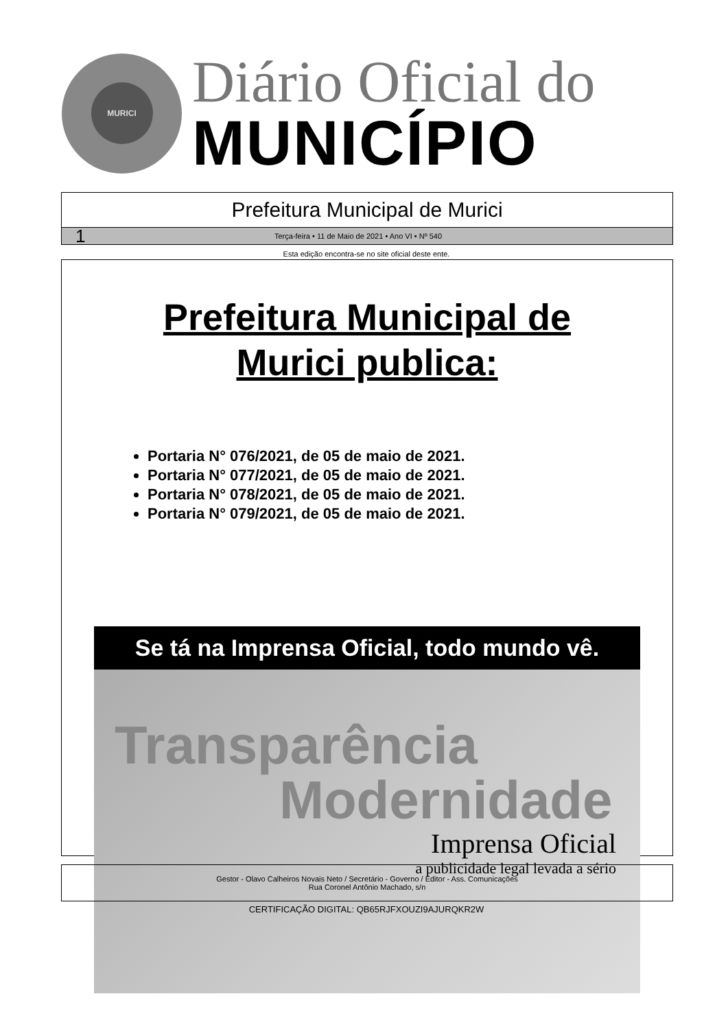MURICI
Diário Oficial do
MUNICÍPIO
Prefeitura Municipal de Murici
1 Terça-feira • 11 de Maio de 2021 • Ano VI • Nº 540
Esta edição encontra-se no site oficial deste ente.
Prefeitura Municipal de
Murici publica:
Portaria N° 076/2021, de 05 de maio de 2021.
Portaria N° 077/2021, de 05 de maio de 2021.
Portaria N° 078/2021, de 05 de maio de 2021.
Portaria N° 079/2021, de 05 de maio de 2021.
Se tá na Imprensa Oficial, todo mundo vê.
Transparência
Modernidade
Imprensa Oficial
a publicidade legal levada a sério
Gestor - Olavo Calheiros Novais Neto / Secretário - Governo / Editor - Ass. Comunicações
Rua Coronel Antônio Machado, s/n
CERTIFICAÇÃO DIGITAL: QB65RJFXOUZI9AJURQKR2W